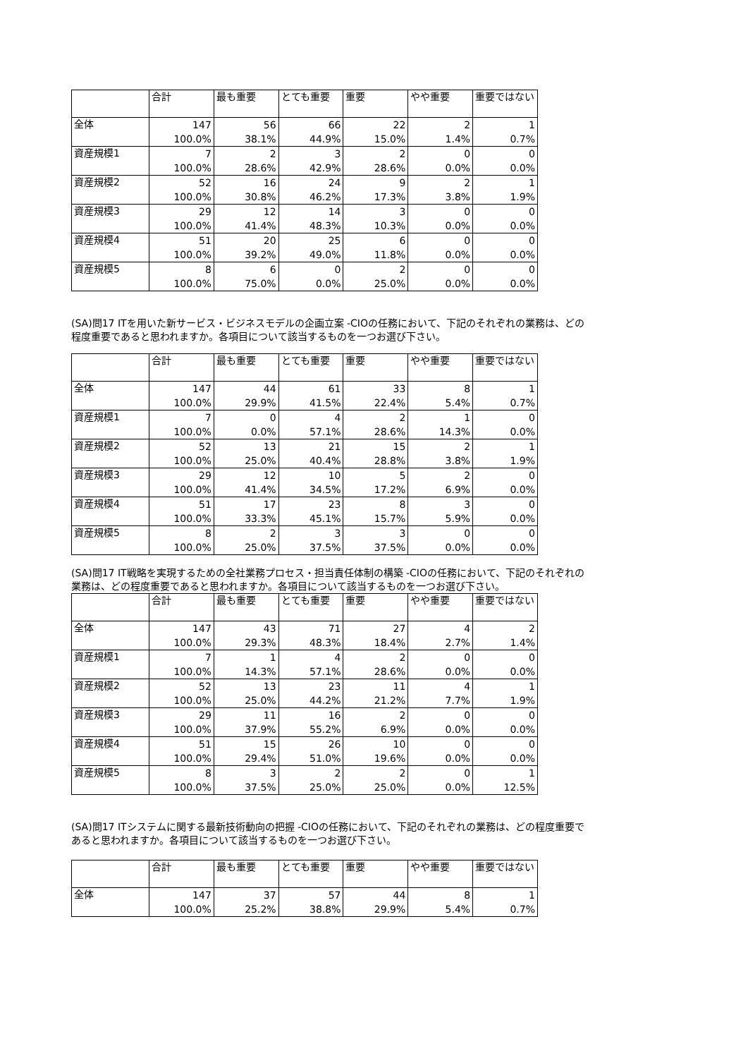| | 合計 | 最も重要 | とても重要 | 重要 | やや重要 | 重要ではない |
| --- | --- | --- | --- | --- | --- | --- |
| 全体 | 147 100.0% | 56 38.1% | 66 44.9% | 22 15.0% | 2 1.4% | 1 0.7% |
| 資産規模1 | 7 100.0% | 2 28.6% | 3 42.9% | 2 28.6% | 0 0.0% | 0 0.0% |
| 資産規模2 | 52 100.0% | 16 30.8% | 24 46.2% | 9 17.3% | 2 3.8% | 1 1.9% |
| 資産規模3 | 29 100.0% | 12 41.4% | 14 48.3% | 3 10.3% | 0 0.0% | 0 0.0% |
| 資産規模4 | 51 100.0% | 20 39.2% | 25 49.0% | 6 11.8% | 0 0.0% | 0 0.0% |
| 資産規模5 | 8 100.0% | 6 75.0% | 0 0.0% | 2 25.0% | 0 0.0% | 0 0.0% |
(SA)問17 ITを用いた新サービス・ビジネスモデルの企画立案 -CIOの任務において、下記のそれぞれの業務は、どの程度重要であると思われますか。各項目について該当するものを一つお選び下さい。
| | 合計 | 最も重要 | とても重要 | 重要 | やや重要 | 重要ではない |
| --- | --- | --- | --- | --- | --- | --- |
| 全体 | 147 100.0% | 44 29.9% | 61 41.5% | 33 22.4% | 8 5.4% | 1 0.7% |
| 資産規模1 | 7 100.0% | 0 0.0% | 4 57.1% | 2 28.6% | 1 14.3% | 0 0.0% |
| 資産規模2 | 52 100.0% | 13 25.0% | 21 40.4% | 15 28.8% | 2 3.8% | 1 1.9% |
| 資産規模3 | 29 100.0% | 12 41.4% | 10 34.5% | 5 17.2% | 2 6.9% | 0 0.0% |
| 資産規模4 | 51 100.0% | 17 33.3% | 23 45.1% | 8 15.7% | 3 5.9% | 0 0.0% |
| 資産規模5 | 8 100.0% | 2 25.0% | 3 37.5% | 3 37.5% | 0 0.0% | 0 0.0% |
(SA)問17 IT戦略を実現するための全社業務プロセス・担当責任体制の構築 -CIOの任務において、下記のそれぞれの業務は、どの程度重要であると思われますか。各項目について該当するものを一つお選び下さい。
| | 合計 | 最も重要 | とても重要 | 重要 | やや重要 | 重要ではない |
| --- | --- | --- | --- | --- | --- | --- |
| 全体 | 147 100.0% | 43 29.3% | 71 48.3% | 27 18.4% | 4 2.7% | 2 1.4% |
| 資産規模1 | 7 100.0% | 1 14.3% | 4 57.1% | 2 28.6% | 0 0.0% | 0 0.0% |
| 資産規模2 | 52 100.0% | 13 25.0% | 23 44.2% | 11 21.2% | 4 7.7% | 1 1.9% |
| 資産規模3 | 29 100.0% | 11 37.9% | 16 55.2% | 2 6.9% | 0 0.0% | 0 0.0% |
| 資産規模4 | 51 100.0% | 15 29.4% | 26 51.0% | 10 19.6% | 0 0.0% | 0 0.0% |
| 資産規模5 | 8 100.0% | 3 37.5% | 2 25.0% | 2 25.0% | 0 0.0% | 1 12.5% |
(SA)問17 ITシステムに関する最新技術動向の把握 -CIOの任務において、下記のそれぞれの業務は、どの程度重要であると思われますか。各項目について該当するものを一つお選び下さい。
| | 合計 | 最も重要 | とても重要 | 重要 | やや重要 | 重要ではない |
| --- | --- | --- | --- | --- | --- | --- |
| 全体 | 147 100.0% | 37 25.2% | 57 38.8% | 44 29.9% | 8 5.4% | 1 0.7% |